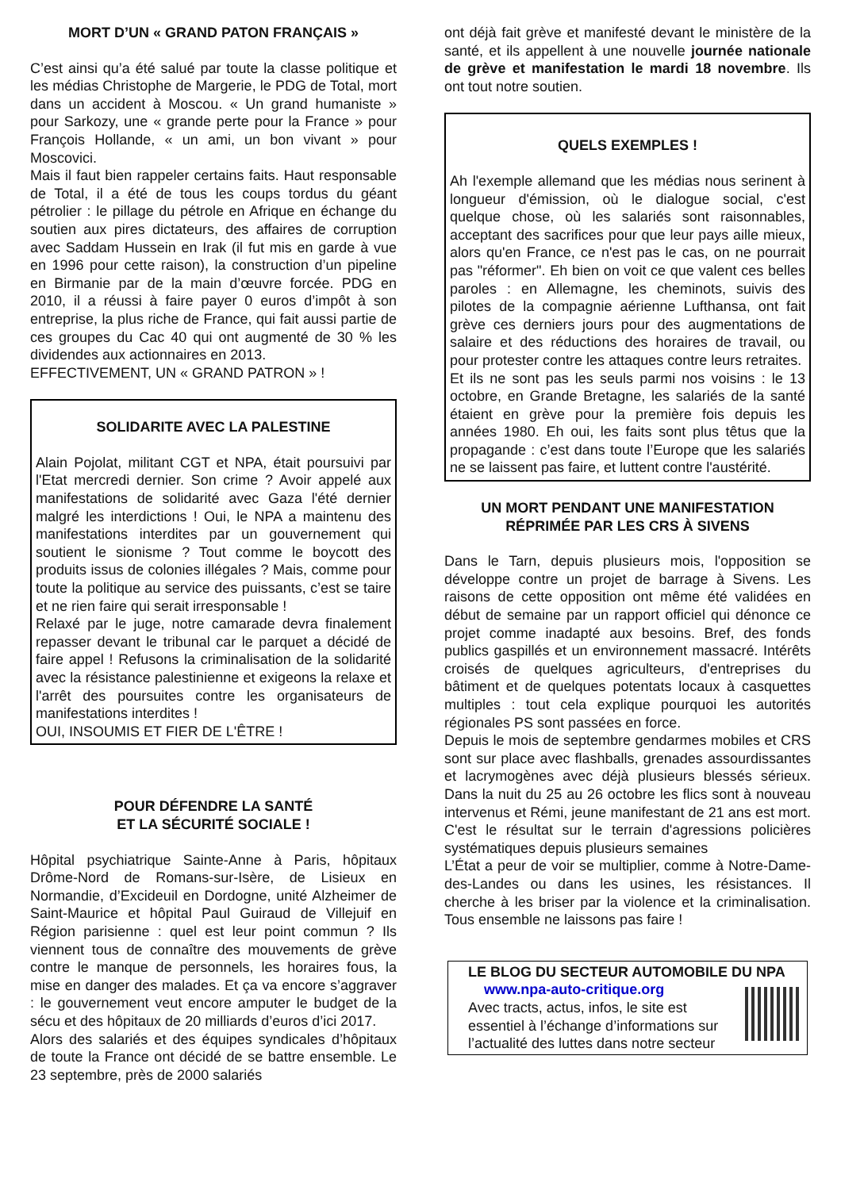MORT D’UN « GRAND PATON FRANÇAIS »
C’est ainsi qu’a été salué par toute la classe politique et les médias Christophe de Margerie, le PDG de Total, mort dans un accident à Moscou. « Un grand humaniste » pour Sarkozy, une « grande perte pour la France » pour François Hollande, « un ami, un bon vivant » pour Moscovici.
Mais il faut bien rappeler certains faits. Haut responsable de Total, il a été de tous les coups tordus du géant pétrolier : le pillage du pétrole en Afrique en échange du soutien aux pires dictateurs, des affaires de corruption avec Saddam Hussein en Irak (il fut mis en garde à vue en 1996 pour cette raison), la construction d’un pipeline en Birmanie par de la main d’œuvre forcée. PDG en 2010, il a réussi à faire payer 0 euros d’impôt à son entreprise, la plus riche de France, qui fait aussi partie de ces groupes du Cac 40 qui ont augmenté de 30 % les dividendes aux actionnaires en 2013.
EFFECTIVEMENT, UN « GRAND PATRON » !
SOLIDARITE AVEC LA PALESTINE
Alain Pojolat, militant CGT et NPA, était poursuivi par l'Etat mercredi dernier. Son crime ? Avoir appelé aux manifestations de solidarité avec Gaza l'été dernier malgré les interdictions ! Oui, le NPA a maintenu des manifestations interdites par un gouvernement qui soutient le sionisme ? Tout comme le boycott des produits issus de colonies illégales ? Mais, comme pour toute la politique au service des puissants, c’est se taire et ne rien faire qui serait irresponsable !
Relaxé par le juge, notre camarade devra finalement repasser devant le tribunal car le parquet a décidé de faire appel ! Refusons la criminalisation de la solidarité avec la résistance palestinienne et exigeons la relaxe et l'arrêt des poursuites contre les organisateurs de manifestations interdites !
OUI, INSOUMIS ET FIER DE L'ÊTRE !
POUR DÉFENDRE LA SANTÉ
ET LA SÉCURITÉ SOCIALE !
Hôpital psychiatrique Sainte-Anne à Paris, hôpitaux Drôme-Nord de Romans-sur-Isère, de Lisieux en Normandie, d’Excideuil en Dordogne, unité Alzheimer de Saint-Maurice et hôpital Paul Guiraud de Villejuif en Région parisienne : quel est leur point commun ? Ils viennent tous de connaître des mouvements de grève contre le manque de personnels, les horaires fous, la mise en danger des malades. Et ça va encore s’aggraver : le gouvernement veut encore amputer le budget de la sécu et des hôpitaux de 20 milliards d’euros d’ici 2017.
Alors des salariés et des équipes syndicales d’hôpitaux de toute la France ont décidé de se battre ensemble. Le 23 septembre, près de 2000 salariés
ont déjà fait grève et manifesté devant le ministère de la santé, et ils appellent à une nouvelle journée nationale de grève et manifestation le mardi 18 novembre. Ils ont tout notre soutien.
QUELS EXEMPLES !
Ah l'exemple allemand que les médias nous serinent à longueur d'émission, où le dialogue social, c'est quelque chose, où les salariés sont raisonnables, acceptant des sacrifices pour que leur pays aille mieux, alors qu'en France, ce n'est pas le cas, on ne pourrait pas "réformer". Eh bien on voit ce que valent ces belles paroles : en Allemagne, les cheminots, suivis des pilotes de la compagnie aérienne Lufthansa, ont fait grève ces derniers jours pour des augmentations de salaire et des réductions des horaires de travail, ou pour protester contre les attaques contre leurs retraites.
Et ils ne sont pas les seuls parmi nos voisins : le 13 octobre, en Grande Bretagne, les salariés de la santé étaient en grève pour la première fois depuis les années 1980. Eh oui, les faits sont plus têtus que la propagande : c’est dans toute l’Europe que les salariés ne se laissent pas faire, et luttent contre l'austérité.
UN MORT PENDANT UNE MANIFESTATION
RÉPRIMÉE PAR LES CRS À SIVENS
Dans le Tarn, depuis plusieurs mois, l'opposition se développe contre un projet de barrage à Sivens. Les raisons de cette opposition ont même été validées en début de semaine par un rapport officiel qui dénonce ce projet comme inadapté aux besoins. Bref, des fonds publics gaspillés et un environnement massacré. Intérêts croisés de quelques agriculteurs, d'entreprises du bâtiment et de quelques potentats locaux à casquettes multiples : tout cela explique pourquoi les autorités régionales PS sont passées en force.
Depuis le mois de septembre gendarmes mobiles et CRS sont sur place avec flashballs, grenades assourdissantes et lacrymogènes avec déjà plusieurs blessés sérieux. Dans la nuit du 25 au 26 octobre les flics sont à nouveau intervenus et Rémi, jeune manifestant de 21 ans est mort. C'est le résultat sur le terrain d'agressions policières systématiques depuis plusieurs semaines
L’État a peur de voir se multiplier, comme à Notre-Dame-des-Landes ou dans les usines, les résistances. Il cherche à les briser par la violence et la criminalisation. Tous ensemble ne laissons pas faire !
LE BLOG DU SECTEUR AUTOMOBILE DU NPA
www.npa-auto-critique.org
Avec tracts, actus, infos, le site est essentiel à l’échange d’informations sur l’actualité des luttes dans notre secteur